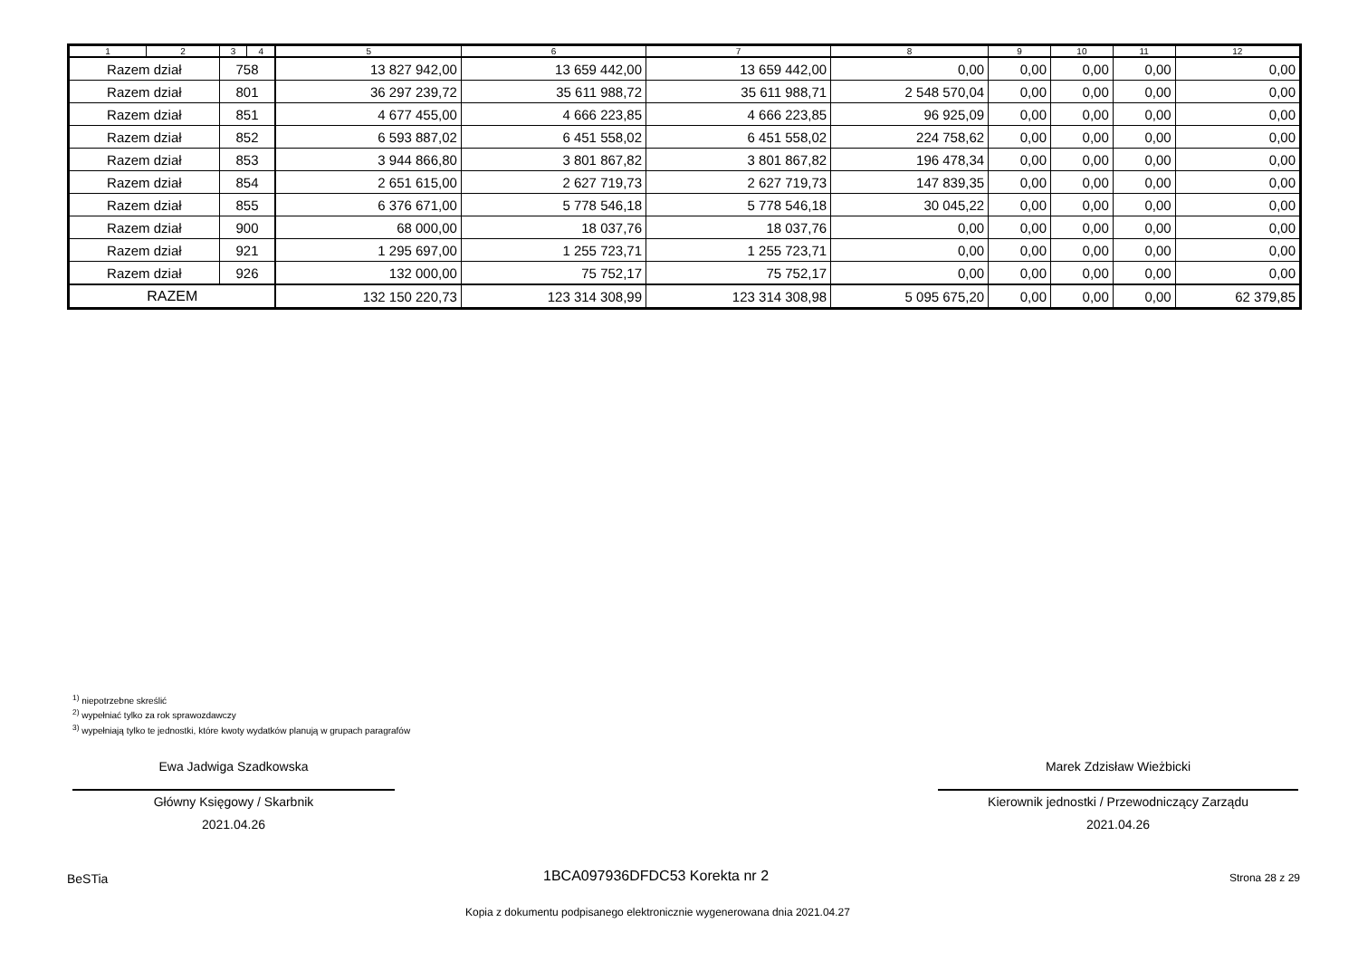| 1 | 2 | 3 | 4 | 5 | 6 | 7 | 8 | 9 | 10 | 11 | 12 |
| --- | --- | --- | --- | --- | --- | --- | --- | --- | --- | --- | --- |
| Razem dział | | 758 | | 13 827 942,00 | 13 659 442,00 | 13 659 442,00 | 0,00 | 0,00 | 0,00 | 0,00 | 0,00 |
| Razem dział | | 801 | | 36 297 239,72 | 35 611 988,72 | 35 611 988,71 | 2 548 570,04 | 0,00 | 0,00 | 0,00 | 0,00 |
| Razem dział | | 851 | | 4 677 455,00 | 4 666 223,85 | 4 666 223,85 | 96 925,09 | 0,00 | 0,00 | 0,00 | 0,00 |
| Razem dział | | 852 | | 6 593 887,02 | 6 451 558,02 | 6 451 558,02 | 224 758,62 | 0,00 | 0,00 | 0,00 | 0,00 |
| Razem dział | | 853 | | 3 944 866,80 | 3 801 867,82 | 3 801 867,82 | 196 478,34 | 0,00 | 0,00 | 0,00 | 0,00 |
| Razem dział | | 854 | | 2 651 615,00 | 2 627 719,73 | 2 627 719,73 | 147 839,35 | 0,00 | 0,00 | 0,00 | 0,00 |
| Razem dział | | 855 | | 6 376 671,00 | 5 778 546,18 | 5 778 546,18 | 30 045,22 | 0,00 | 0,00 | 0,00 | 0,00 |
| Razem dział | | 900 | | 68 000,00 | 18 037,76 | 18 037,76 | 0,00 | 0,00 | 0,00 | 0,00 | 0,00 |
| Razem dział | | 921 | | 1 295 697,00 | 1 255 723,71 | 1 255 723,71 | 0,00 | 0,00 | 0,00 | 0,00 | 0,00 |
| Razem dział | | 926 | | 132 000,00 | 75 752,17 | 75 752,17 | 0,00 | 0,00 | 0,00 | 0,00 | 0,00 |
| RAZEM | | | | 132 150 220,73 | 123 314 308,99 | 123 314 308,98 | 5 095 675,20 | 0,00 | 0,00 | 0,00 | 62 379,85 |
<sup>1)</sup> niepotrzebne skreślić
<sup>2)</sup> wypełniać tylko za rok sprawozdawczy
<sup>3)</sup> wypełniają tylko te jednostki, które kwoty wydatków planują w grupach paragrafów
Ewa Jadwiga Szadkowska
Główny Księgowy / Skarbnik
2021.04.26
Marek Zdzisław Wieżbicki
Kierownik jednostki / Przewodniczący Zarządu
2021.04.26
BeSTia 1BCA097936DFDC53 Korekta nr 2 Strona 28 z 29
Kopia z dokumentu podpisanego elektronicznie wygenerowana dnia 2021.04.27